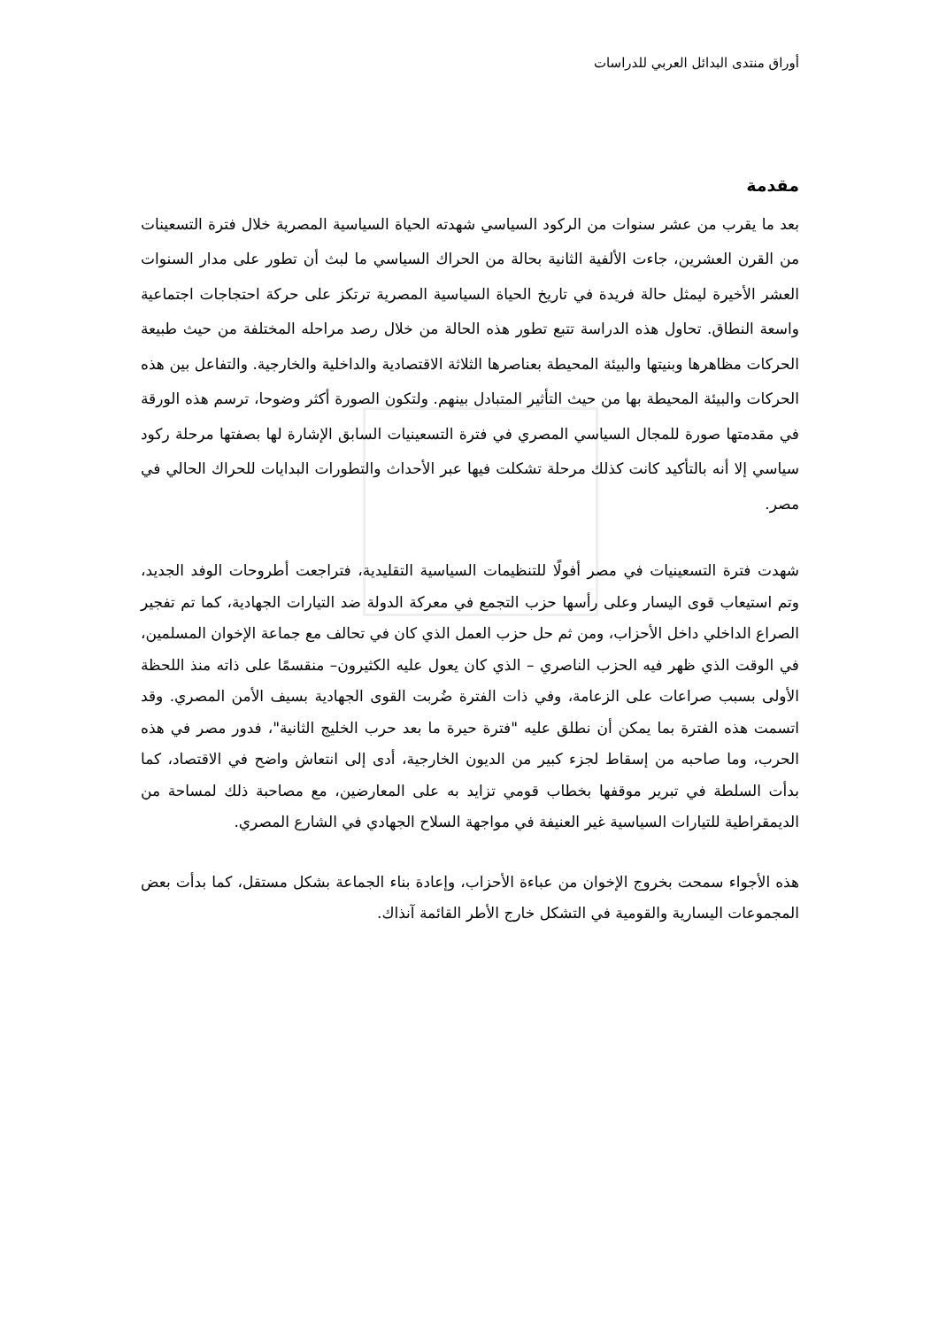أوراق منتدى البدائل العربي للدراسات
مقدمة
بعد ما يقرب من عشر سنوات من الركود السياسي شهدته الحياة السياسية المصرية خلال فترة التسعينات من القرن العشرين، جاءت الألفية الثانية بحالة من الحراك السياسي ما لبث أن تطور على مدار السنوات العشر الأخيرة ليمثل حالة فريدة في تاريخ الحياة السياسية المصرية ترتكز على حركة احتجاجات اجتماعية واسعة النطاق. تحاول هذه الدراسة تتبع تطور هذه الحالة من خلال رصد مراحله المختلفة من حيث طبيعة الحركات مظاهرها وبنيتها والبيئة المحيطة بعناصرها الثلاثة الاقتصادية والداخلية والخارجية. والتفاعل بين هذه الحركات والبيئة المحيطة بها من حيث التأثير المتبادل بينهم. ولتكون الصورة أكثر وضوحا، ترسم هذه الورقة في مقدمتها صورة للمجال السياسي المصري في فترة التسعينيات السابق الإشارة لها بصفتها مرحلة ركود سياسي إلا أنه بالتأكيد كانت كذلك مرحلة تشكلت فيها عبر الأحداث والتطورات البدايات للحراك الحالي في مصر.
شهدت فترة التسعينيات في مصر أفولًا للتنظيمات السياسية التقليدية، فتراجعت أطروحات الوفد الجديد، وتم استيعاب قوى اليسار وعلى رأسها حزب التجمع في معركة الدولة ضد التيارات الجهادية، كما تم تفجير الصراع الداخلي داخل الأحزاب، ومن ثم حل حزب العمل الذي كان في تحالف مع جماعة الإخوان المسلمين، في الوقت الذي ظهر فيه الحزب الناصري – الذي كان يعول عليه الكثيرون– منقسمًا على ذاته منذ اللحظة الأولى بسبب صراعات على الزعامة، وفي ذات الفترة ضُربت القوى الجهادية بسيف الأمن المصري. وقد اتسمت هذه الفترة بما يمكن أن نطلق عليه "فترة حيرة ما بعد حرب الخليج الثانية"، فدور مصر في هذه الحرب، وما صاحبه من إسقاط لجزء كبير من الديون الخارجية، أدى إلى انتعاش واضح في الاقتصاد، كما بدأت السلطة في تبرير موقفها بخطاب قومي تزايد به على المعارضين، مع مصاحبة ذلك لمساحة من الديمقراطية للتيارات السياسية غير العنيفة في مواجهة السلاح الجهادي في الشارع المصري.
هذه الأجواء سمحت بخروج الإخوان من عباءة الأحزاب، وإعادة بناء الجماعة بشكل مستقل، كما بدأت بعض المجموعات اليسارية والقومية في التشكل خارج الأطر القائمة آنذاك.